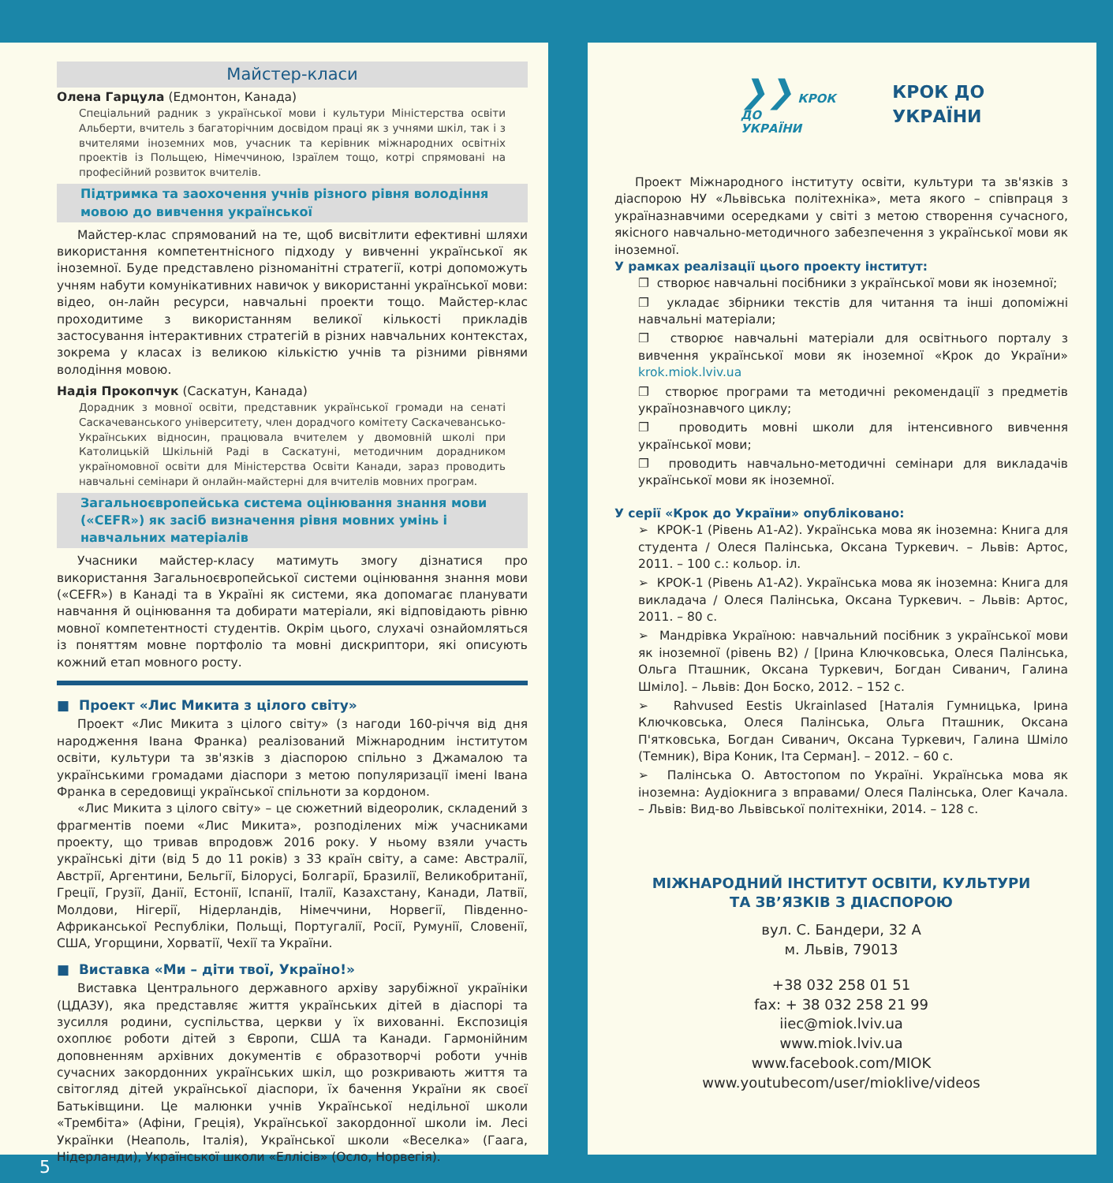Майстер-класи
Олена Гарцула (Едмонтон, Канада)
Спеціальний радник з української мови і культури Міністерства освіти Альберти, вчитель з багаторічним досвідом праці як з учнями шкіл, так і з вчителями іноземних мов, учасник та керівник міжнародних освітніх проектів із Польщею, Німеччиною, Ізраїлем тощо, котрі спрямовані на професійний розвиток вчителів.
Підтримка та заохочення учнів різного рівня володіння мовою до вивчення української
Майстер-клас спрямований на те, щоб висвітлити ефективні шляхи використання компетентнісного підходу у вивченні української як іноземної. Буде представлено різноманітні стратегії, котрі допоможуть учням набути комунікативних навичок у використанні української мови: відео, он-лайн ресурси, навчальні проекти тощо. Майстер-клас проходитиме з використанням великої кількості прикладів застосування інтерактивних стратегій в різних навчальних контекстах, зокрема у класах із великою кількістю учнів та різними рівнями володіння мовою.
Надія Прокопчук (Саскатун, Канада)
Дорадник з мовної освіти, представник української громади на сенаті Саскачеванського університету, член дорадчого комітету Саскачевансько-Українських відносин, працювала вчителем у двомовній школі при Католицькій Шкільній Раді в Саскатуні, методичним дорадником україномовної освіти для Міністерства Освіти Канади, зараз проводить навчальні семінари й онлайн-майстерні для вчителів мовних програм.
Загальноєвропейська система оцінювання знання мови («CEFR») як засіб визначення рівня мовних умінь і навчальних матеріалів
Учасники майстер-класу матимуть змогу дізнатися про використання Загальноєвропейської системи оцінювання знання мови («CEFR») в Канаді та в Україні як системи, яка допомагає планувати навчання й оцінювання та добирати матеріали, які відповідають рівню мовної компетентності студентів. Окрім цього, слухачі ознайомляться із поняттям мовне портфоліо та мовні дискриптори, які описують кожний етап мовного росту.
■ Проект «Лис Микита з цілого світу»
Проект «Лис Микита з цілого світу» (з нагоди 160-річчя від дня народження Івана Франка) реалізований Міжнародним інститутом освіти, культури та зв'язків з діаспорою спільно з Джамалою та українськими громадами діаспори з метою популяризації імені Івана Франка в середовищі української спільноти за кордоном.
«Лис Микита з цілого світу» – це сюжетний відеоролик, складений з фрагментів поеми «Лис Микита», розподілених між учасниками проекту, що тривав впродовж 2016 року. У ньому взяли участь українські діти (від 5 до 11 років) з 33 країн світу, а саме: Австралії, Австрії, Аргентини, Бельгії, Білорусі, Болгарії, Бразилії, Великобританії, Греції, Грузії, Данії, Естонії, Іспанії, Італії, Казахстану, Канади, Латвії, Молдови, Нігерії, Нідерландів, Німеччини, Норвегії, Південно-Африканської Республіки, Польщі, Португалії, Росії, Румунії, Словенії, США, Угорщини, Хорватії, Чехії та України.
■ Виставка «Ми – діти твої, Україно!»
Виставка Центрального державного архіву зарубіжної україніки (ЦДАЗУ), яка представляє життя українських дітей в діаспорі та зусилля родини, суспільства, церкви у їх вихованні. Експозиція охоплює роботи дітей з Європи, США та Канади. Гармонійним доповненням архівних документів є образотворчі роботи учнів сучасних закордонних українських шкіл, що розкривають життя та світогляд дітей української діаспори, їх бачення України як своєї Батьківщини. Це малюнки учнів Української недільної школи «Трембіта» (Афіни, Греція), Української закордонної школи ім. Лесі Українки (Неаполь, Італія), Української школи «Веселка» (Гаага, Нідерланди), Української школи «Еллісів» (Осло, Норвегія).
❯❯ КРОК ДО
УКРАЇНИ
КРОК ДО УКРАЇНИ
Проект Міжнародного інституту освіти, культури та зв'язків з діаспорою НУ «Львівська політехніка», мета якого – співпраця з україназнавчими осередками у світі з метою створення сучасного, якісного навчально-методичного забезпечення з української мови як іноземної.
У рамках реалізації цього проекту інститут:
❐ створює навчальні посібники з української мови як іноземної;
❐ укладає збірники текстів для читання та інші допоміжні навчальні матеріали;
❐ створює навчальні матеріали для освітнього порталу з вивчення української мови як іноземної «Крок до України» krok.miok.lviv.ua
❐ створює програми та методичні рекомендації з предметів українознавчого циклу;
❐ проводить мовні школи для інтенсивного вивчення української мови;
❐ проводить навчально-методичні семінари для викладачів української мови як іноземної.
У серії «Крок до України» опубліковано:
➢ КРОК-1 (Рівень А1-А2). Українська мова як іноземна: Книга для студента / Олеся Палінська, Оксана Туркевич. – Львів: Артос, 2011. – 100 с.: кольор. іл.
➢ КРОК-1 (Рівень А1-А2). Українська мова як іноземна: Книга для викладача / Олеся Палінська, Оксана Туркевич. – Львів: Артос, 2011. – 80 с.
➢ Мандрівка Україною: навчальний посібник з української мови як іноземної (рівень В2) / [Ірина Ключковська, Олеся Палінська, Ольга Пташник, Оксана Туркевич, Богдан Сиванич, Галина Шміло]. – Львів: Дон Боско, 2012. – 152 с.
➢ Rahvused Eestis Ukrainlased [Наталія Гумницька, Ірина Ключковська, Олеся Палінська, Ольга Пташник, Оксана П'ятковська, Богдан Сиванич, Оксана Туркевич, Галина Шміло (Темник), Віра Коник, Іта Серман]. – 2012. – 60 с.
➢ Палінська О. Автостопом по Україні. Українська мова як іноземна: Аудіокнига з вправами/ Олеся Палінська, Олег Качала. – Львів: Вид-во Львівської політехніки, 2014. – 128 с.
МІЖНАРОДНИЙ ІНСТИТУТ ОСВІТИ, КУЛЬТУРИ
ТА ЗВ’ЯЗКІВ З ДІАСПОРОЮ
вул. С. Бандери, 32 А
м. Львів, 79013
+38 032 258 01 51
fax: + 38 032 258 21 99
iiec@miok.lviv.ua
www.miok.lviv.ua
www.facebook.com/MIOK
www.youtubecom/user/mioklive/videos
5